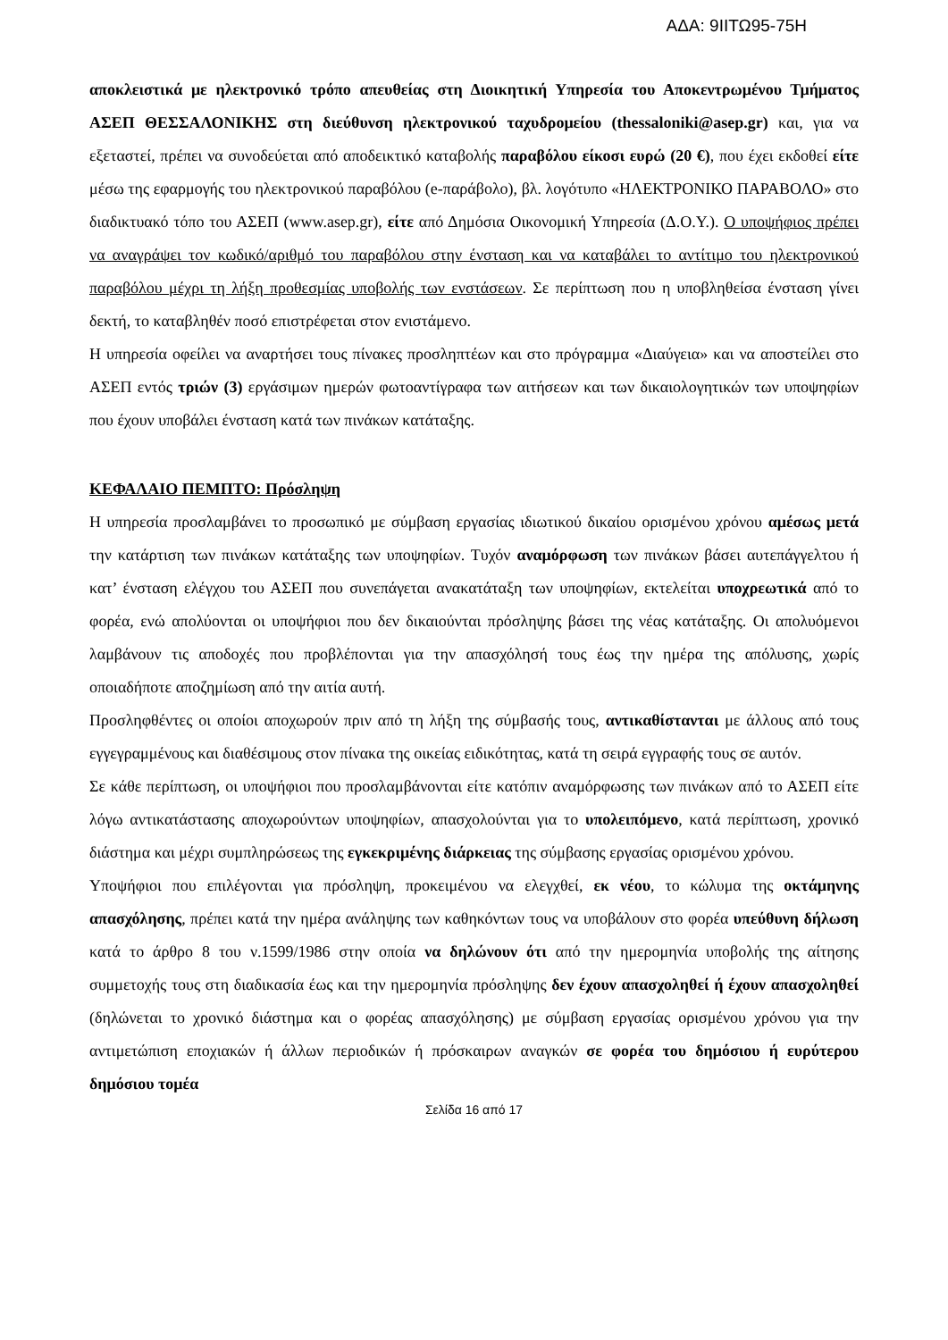ΑΔΑ: 9ΙΙΤΩ95-75Η
αποκλειστικά με ηλεκτρονικό τρόπο απευθείας στη Διοικητική Υπηρεσία του Αποκεντρωμένου Τμήματος ΑΣΕΠ ΘΕΣΣΑΛΟΝΙΚΗΣ στη διεύθυνση ηλεκτρονικού ταχυδρομείου (thessaloniki@asep.gr) και, για να εξεταστεί, πρέπει να συνοδεύεται από αποδεικτικό καταβολής παραβόλου είκοσι ευρώ (20 €), που έχει εκδοθεί είτε μέσω της εφαρμογής του ηλεκτρονικού παραβόλου (e-παράβολο), βλ. λογότυπο «ΗΛΕΚΤΡΟΝΙΚΟ ΠΑΡΑΒΟΛΟ» στο διαδικτυακό τόπο του ΑΣΕΠ (www.asep.gr), είτε από Δημόσια Οικονομική Υπηρεσία (Δ.Ο.Υ.). Ο υποψήφιος πρέπει να αναγράψει τον κωδικό/αριθμό του παραβόλου στην ένσταση και να καταβάλει το αντίτιμο του ηλεκτρονικού παραβόλου μέχρι τη λήξη προθεσμίας υποβολής των ενστάσεων. Σε περίπτωση που η υποβληθείσα ένσταση γίνει δεκτή, το καταβληθέν ποσό επιστρέφεται στον ενιστάμενο.
Η υπηρεσία οφείλει να αναρτήσει τους πίνακες προσληπτέων και στο πρόγραμμα «Διαύγεια» και να αποστείλει στο ΑΣΕΠ εντός τριών (3) εργάσιμων ημερών φωτοαντίγραφα των αιτήσεων και των δικαιολογητικών των υποψηφίων που έχουν υποβάλει ένσταση κατά των πινάκων κατάταξης.
ΚΕΦΑΛΑΙΟ ΠΕΜΠΤΟ: Πρόσληψη
Η υπηρεσία προσλαμβάνει το προσωπικό με σύμβαση εργασίας ιδιωτικού δικαίου ορισμένου χρόνου αμέσως μετά την κατάρτιση των πινάκων κατάταξης των υποψηφίων. Τυχόν αναμόρφωση των πινάκων βάσει αυτεπάγγελτου ή κατ’ ένσταση ελέγχου του ΑΣΕΠ που συνεπάγεται ανακατάταξη των υποψηφίων, εκτελείται υποχρεωτικά από το φορέα, ενώ απολύονται οι υποψήφιοι που δεν δικαιούνται πρόσληψης βάσει της νέας κατάταξης. Οι απολυόμενοι λαμβάνουν τις αποδοχές που προβλέπονται για την απασχόλησή τους έως την ημέρα της απόλυσης, χωρίς οποιαδήποτε αποζημίωση από την αιτία αυτή.
Προσληφθέντες οι οποίοι αποχωρούν πριν από τη λήξη της σύμβασής τους, αντικαθίστανται με άλλους από τους εγγεγραμμένους και διαθέσιμους στον πίνακα της οικείας ειδικότητας, κατά τη σειρά εγγραφής τους σε αυτόν.
Σε κάθε περίπτωση, οι υποψήφιοι που προσλαμβάνονται είτε κατόπιν αναμόρφωσης των πινάκων από το ΑΣΕΠ είτε λόγω αντικατάστασης αποχωρούντων υποψηφίων, απασχολούνται για το υπολειπόμενο, κατά περίπτωση, χρονικό διάστημα και μέχρι συμπληρώσεως της εγκεκριμένης διάρκειας της σύμβασης εργασίας ορισμένου χρόνου.
Υποψήφιοι που επιλέγονται για πρόσληψη, προκειμένου να ελεγχθεί, εκ νέου, το κώλυμα της οκτάμηνης απασχόλησης, πρέπει κατά την ημέρα ανάληψης των καθηκόντων τους να υποβάλουν στο φορέα υπεύθυνη δήλωση κατά το άρθρο 8 του ν.1599/1986 στην οποία να δηλώνουν ότι από την ημερομηνία υποβολής της αίτησης συμμετοχής τους στη διαδικασία έως και την ημερομηνία πρόσληψης δεν έχουν απασχοληθεί ή έχουν απασχοληθεί (δηλώνεται το χρονικό διάστημα και ο φορέας απασχόλησης) με σύμβαση εργασίας ορισμένου χρόνου για την αντιμετώπιση εποχιακών ή άλλων περιοδικών ή πρόσκαιρων αναγκών σε φορέα του δημόσιου ή ευρύτερου δημόσιου τομέα
Σελίδα 16 από 17